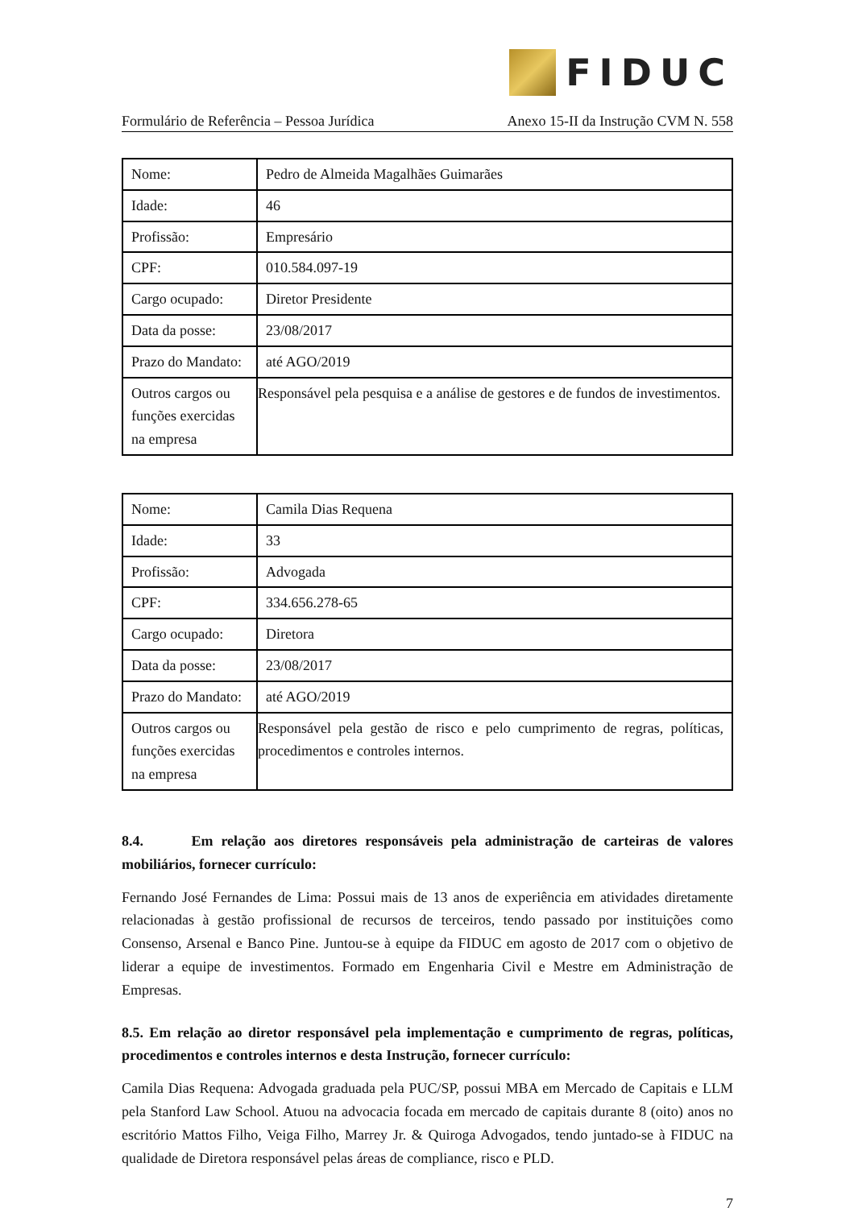FIDUC
Formulário de Referência – Pessoa Jurídica Anexo 15-II da Instrução CVM N. 558
| Nome: | Pedro de Almeida Magalhães Guimarães |
| Idade: | 46 |
| Profissão: | Empresário |
| CPF: | 010.584.097-19 |
| Cargo ocupado: | Diretor Presidente |
| Data da posse: | 23/08/2017 |
| Prazo do Mandato: | até AGO/2019 |
| Outros cargos ou funções exercidas na empresa | Responsável pela pesquisa e a análise de gestores e de fundos de investimentos. |
| Nome: | Camila Dias Requena |
| Idade: | 33 |
| Profissão: | Advogada |
| CPF: | 334.656.278-65 |
| Cargo ocupado: | Diretora |
| Data da posse: | 23/08/2017 |
| Prazo do Mandato: | até AGO/2019 |
| Outros cargos ou funções exercidas na empresa | Responsável pela gestão de risco e pelo cumprimento de regras, políticas, procedimentos e controles internos. |
8.4. Em relação aos diretores responsáveis pela administração de carteiras de valores mobiliários, fornecer currículo:
Fernando José Fernandes de Lima: Possui mais de 13 anos de experiência em atividades diretamente relacionadas à gestão profissional de recursos de terceiros, tendo passado por instituições como Consenso, Arsenal e Banco Pine. Juntou-se à equipe da FIDUC em agosto de 2017 com o objetivo de liderar a equipe de investimentos. Formado em Engenharia Civil e Mestre em Administração de Empresas.
8.5. Em relação ao diretor responsável pela implementação e cumprimento de regras, políticas, procedimentos e controles internos e desta Instrução, fornecer currículo:
Camila Dias Requena: Advogada graduada pela PUC/SP, possui MBA em Mercado de Capitais e LLM pela Stanford Law School. Atuou na advocacia focada em mercado de capitais durante 8 (oito) anos no escritório Mattos Filho, Veiga Filho, Marrey Jr. & Quiroga Advogados, tendo juntado-se à FIDUC na qualidade de Diretora responsável pelas áreas de compliance, risco e PLD.
7